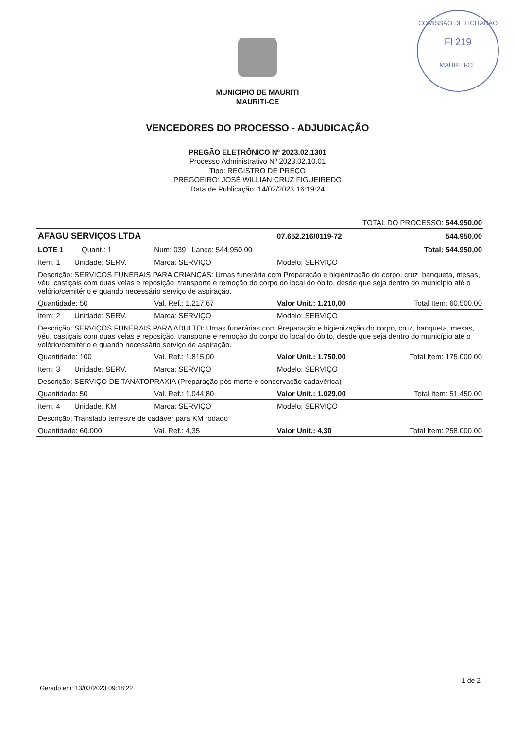COMISSÃO DE LICITAÇÃO
Fl 219
MAURITI-CE
MUNICIPIO DE MAURITI
MAURITI-CE
VENCEDORES DO PROCESSO - ADJUDICAÇÃO
PREGÃO ELETRÔNICO Nº 2023.02.1301
Processo Administrativo Nº 2023.02.10.01
Tipo: REGISTRO DE PREÇO
PREGOEIRO: JOSÉ WILLIAN CRUZ FIGUEIREDO
Data de Publicação: 14/02/2023 16:19:24
| TOTAL DO PROCESSO: 544.950,00 | | | |
| AFAGU SERVIÇOS LTDA | | 07.652.216/0119-72 | 544.950,00 |
| LOTE 1 Quant.: 1 | Num: 039 Lance: 544.950,00 | | Total: 544.950,00 |
| Item: 1 Unidade: SERV. | Marca: SERVIÇO | Modelo: SERVIÇO | |
| Descrição: SERVIÇOS FUNERAIS PARA CRIANÇAS: Urnas funerária com Preparação e higienização do corpo, cruz, banqueta, mesas, véu, castiçais com duas velas e reposição, transporte e remoção do corpo do local do óbito, desde que seja dentro do município até o velório/cemitério e quando necessário serviço de aspiração. | | | |
| Quantidade: 50 | Val. Ref.: 1.217,67 | Valor Unit.: 1.210,00 | Total Item: 60.500,00 |
| Item: 2 Unidade: SERV. | Marca: SERVIÇO | Modelo: SERVIÇO | |
| Descrição: SERVIÇOS FUNERAIS PARA ADULTO: Urnas funerárias com Preparação e higienização do corpo, cruz, banqueta, mesas, véu, castiçais com duas velas e reposição, transporte e remoção do corpo do local do óbito, desde que seja dentro do município até o velório/cemitério e quando necessário serviço de aspiração. | | | |
| Quantidade: 100 | Val. Ref.: 1.815,00 | Valor Unit.: 1.750,00 | Total Item: 175.000,00 |
| Item: 3 Unidade: SERV. | Marca: SERVIÇO | Modelo: SERVIÇO | |
| Descrição: SERVIÇO DE TANATOPRAXIA (Preparação pós morte e conservação cadavérica) | | | |
| Quantidade: 50 | Val. Ref.: 1.044,80 | Valor Unit.: 1.029,00 | Total Item: 51.450,00 |
| Item: 4 Unidade: KM | Marca: SERVIÇO | Modelo: SERVIÇO | |
| Descrição: Translado terrestre de cadáver para KM rodado | | | |
| Quantidade: 60.000 | Val. Ref.: 4,35 | Valor Unit.: 4,30 | Total Item: 258.000,00 |
Gerado em: 13/03/2023 09:18:22
1 de 2